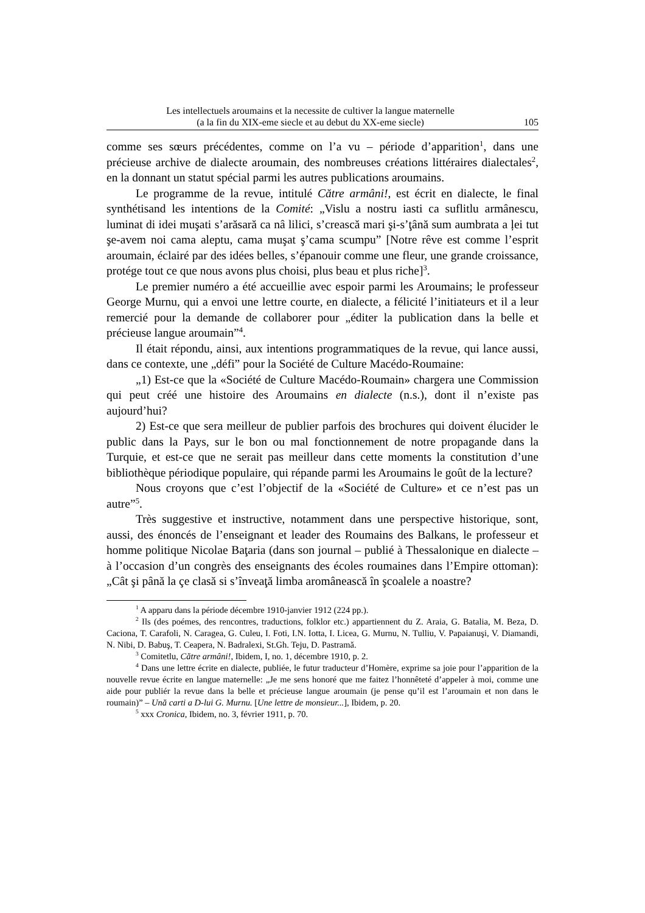Les intellectuels aroumains et la necessite de cultiver la langue maternelle
(a la fin du XIX-eme siecle et au debut du XX-eme siecle)
105
comme ses sœurs précédentes, comme on l’a vu – période d’apparition<sup>1</sup>, dans une précieuse archive de dialecte aroumain, des nombreuses créations littéraires dialectales<sup>2</sup>, en la donnant un statut spécial parmi les autres publications aroumains.
Le programme de la revue, intitulé Către armâni!, est écrit en dialecte, le final synthétisand les intentions de la Comité: „Vislu a nostru iasti ca suflitlu armânescu, luminat di idei muşati s’arăsară ca nâ lilici, s’crească mari şi-s’ţână sum aumbrata a ļei tut şe-avem noi cama aleptu, cama muşat ş’cama scumpu” [Notre rêve est comme l’esprit aroumain, éclairé par des idées belles, s’épanouir comme une fleur, une grande croissance, protége tout ce que nous avons plus choisi, plus beau et plus riche]<sup>3</sup>.
Le premier numéro a été accueillie avec espoir parmi les Aroumains; le professeur George Murnu, qui a envoi une lettre courte, en dialecte, a félicité l’initiateurs et il a leur remercié pour la demande de collaborer pour „éditer la publication dans la belle et précieuse langue aroumain”<sup>4</sup>.
Il était répondu, ainsi, aux intentions programmatiques de la revue, qui lance aussi, dans ce contexte, une „défi” pour la Société de Culture Macédo-Roumaine:
„1) Est-ce que la «Société de Culture Macédo-Roumain» chargera une Commission qui peut créé une histoire des Aroumains en dialecte (n.s.), dont il n’existe pas aujourd’hui?
2) Est-ce que sera meilleur de publier parfois des brochures qui doivent élucider le public dans la Pays, sur le bon ou mal fonctionnement de notre propagande dans la Turquie, et est-ce que ne serait pas meilleur dans cette moments la constitution d’une bibliothèque périodique populaire, qui répande parmi les Aroumains le goût de la lecture?
Nous croyons que c’est l’objectif de la «Société de Culture» et ce n’est pas un autre”<sup>5</sup>.
Très suggestive et instructive, notamment dans une perspective historique, sont, aussi, des énoncés de l’enseignant et leader des Roumains des Balkans, le professeur et homme politique Nicolae Baţaria (dans son journal – publié à Thessalonique en dialecte – à l’occasion d’un congrès des enseignants des écoles roumaines dans l’Empire ottoman): „Cât şi până la çe clasă si s’înveaţă limba aromânească în şcoalele a noastre?
<sup>1</sup> A apparu dans la période décembre 1910-janvier 1912 (224 pp.).
<sup>2</sup> Ils (des poémes, des rencontres, traductions, folklor etc.) appartiennent du Z. Araia, G. Batalia, M. Beza, D. Caciona, T. Carafoli, N. Caragea, G. Culeu, I. Foti, I.N. Iotta, I. Licea, G. Murnu, N. Tulliu, V. Papaianuşi, V. Diamandi, N. Nibi, D. Babuş, T. Ceapera, N. Badralexi, St.Gh. Teju, D. Pastramă.
<sup>3</sup> Comitetlu, Către armâni!, Ibidem, I, no. 1, décembre 1910, p. 2.
<sup>4</sup> Dans une lettre écrite en dialecte, publiée, le futur traducteur d’Homère, exprime sa joie pour l’apparition de la nouvelle revue écrite en langue maternelle: „Je me sens honoré que me faitez l’honnêteté d’appeler à moi, comme une aide pour publiér la revue dans la belle et précieuse langue aroumain (je pense qu’il est l’aroumain et non dans le roumain)” – Ună carti a D-lui G. Murnu. [Une lettre de monsieur...], Ibidem, p. 20.
<sup>5</sup> xxx Cronica, Ibidem, no. 3, février 1911, p. 70.